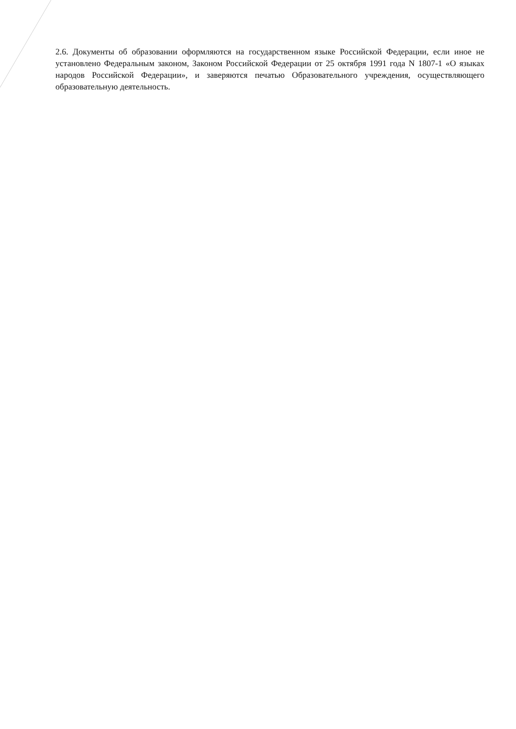2.6. Документы об образовании оформляются на государственном языке Российской Федерации, если иное не установлено Федеральным законом, Законом Российской Федерации от 25 октября 1991 года N 1807-1 «О языках народов Российской Федерации», и заверяются печатью Образовательного учреждения, осуществляющего образовательную деятельность.